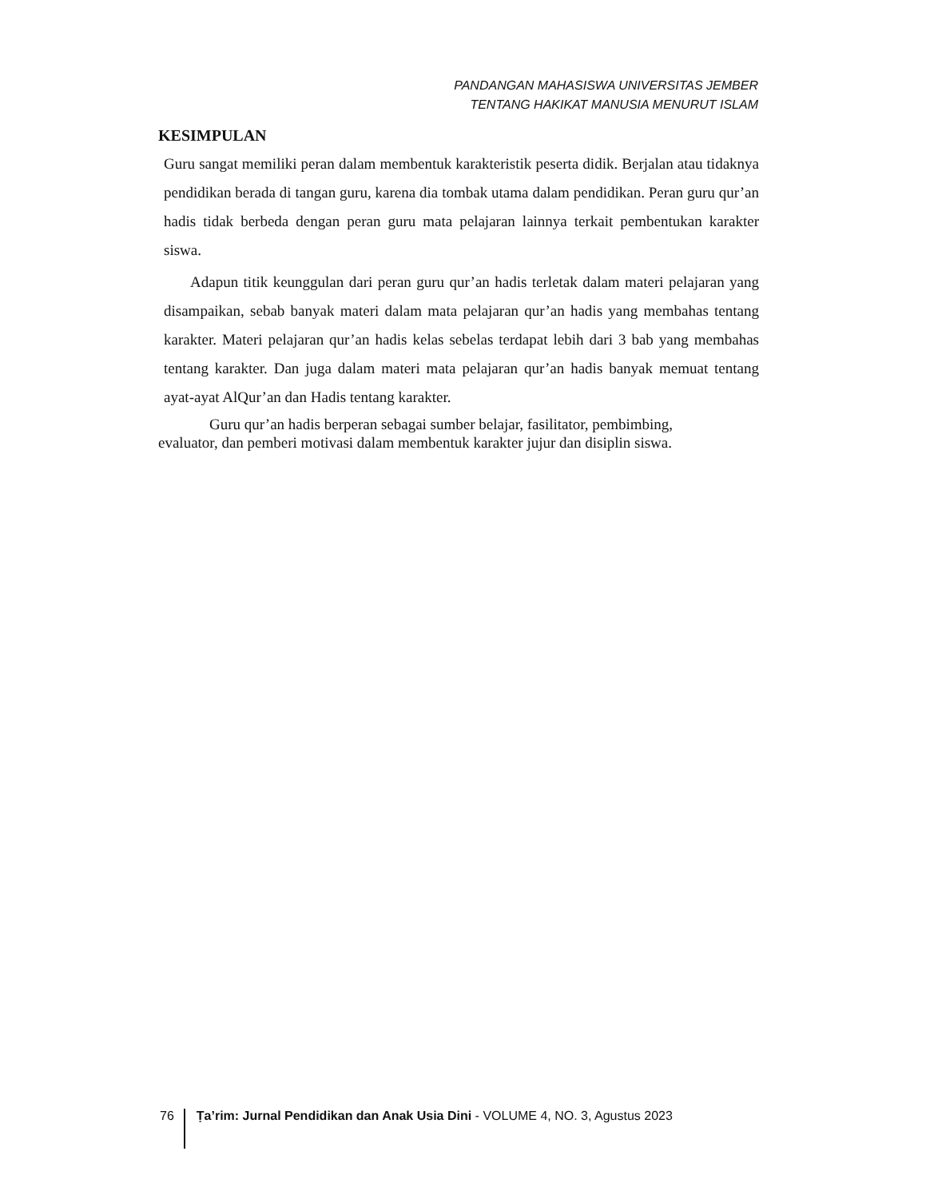PANDANGAN MAHASISWA UNIVERSITAS JEMBER
TENTANG HAKIKAT MANUSIA MENURUT ISLAM
KESIMPULAN
Guru sangat memiliki peran dalam membentuk karakteristik peserta didik. Berjalan atau tidaknya pendidikan berada di tangan guru, karena dia tombak utama dalam pendidikan. Peran guru qur’an hadis tidak berbeda dengan peran guru mata pelajaran lainnya terkait pembentukan karakter siswa.
Adapun titik keunggulan dari peran guru qur’an hadis terletak dalam materi pelajaran yang disampaikan, sebab banyak materi dalam mata pelajaran qur’an hadis yang membahas tentang karakter. Materi pelajaran qur’an hadis kelas sebelas terdapat lebih dari 3 bab yang membahas tentang karakter. Dan juga dalam materi mata pelajaran qur’an hadis banyak memuat tentang ayat-ayat AlQur’an dan Hadis tentang karakter.
Guru qur’an hadis berperan sebagai sumber belajar, fasilitator, pembimbing,
evaluator, dan pemberi motivasi dalam membentuk karakter jujur dan disiplin siswa.
76 Ṭa’rim: Jurnal Pendidikan dan Anak Usia Dini - VOLUME 4, NO. 3, Agustus 2023